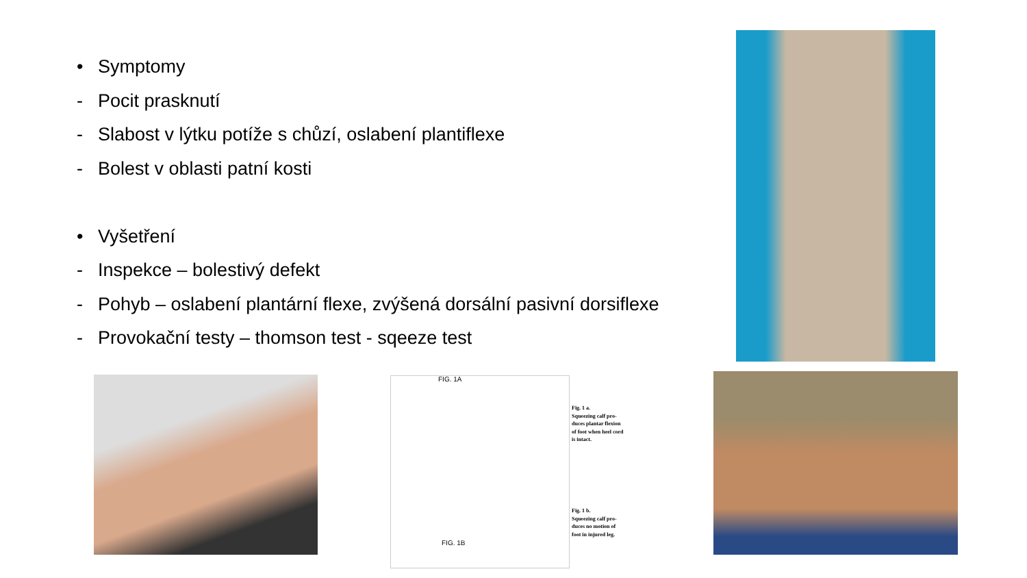• Symptomy
- Pocit prasknutí
- Slabost v lýtku potíže s chůzí, oslabení plantiflexe
- Bolest v oblasti patní kosti
• Vyšetření
- Inspekce – bolestivý defekt
- Pohyb – oslabení plantární flexe, zvýšená dorsální pasivní dorsiflexe
- Provokační testy – thomson test - sqeeze test
FIG. 1A
Fig. 1 a.
Squeezing calf pro-
duces plantar flexion
of foot when heel cord
is intact.
Fig. 1 b.
Squeezing calf pro-
duces no motion of
foot in injured leg.
FIG. 1B